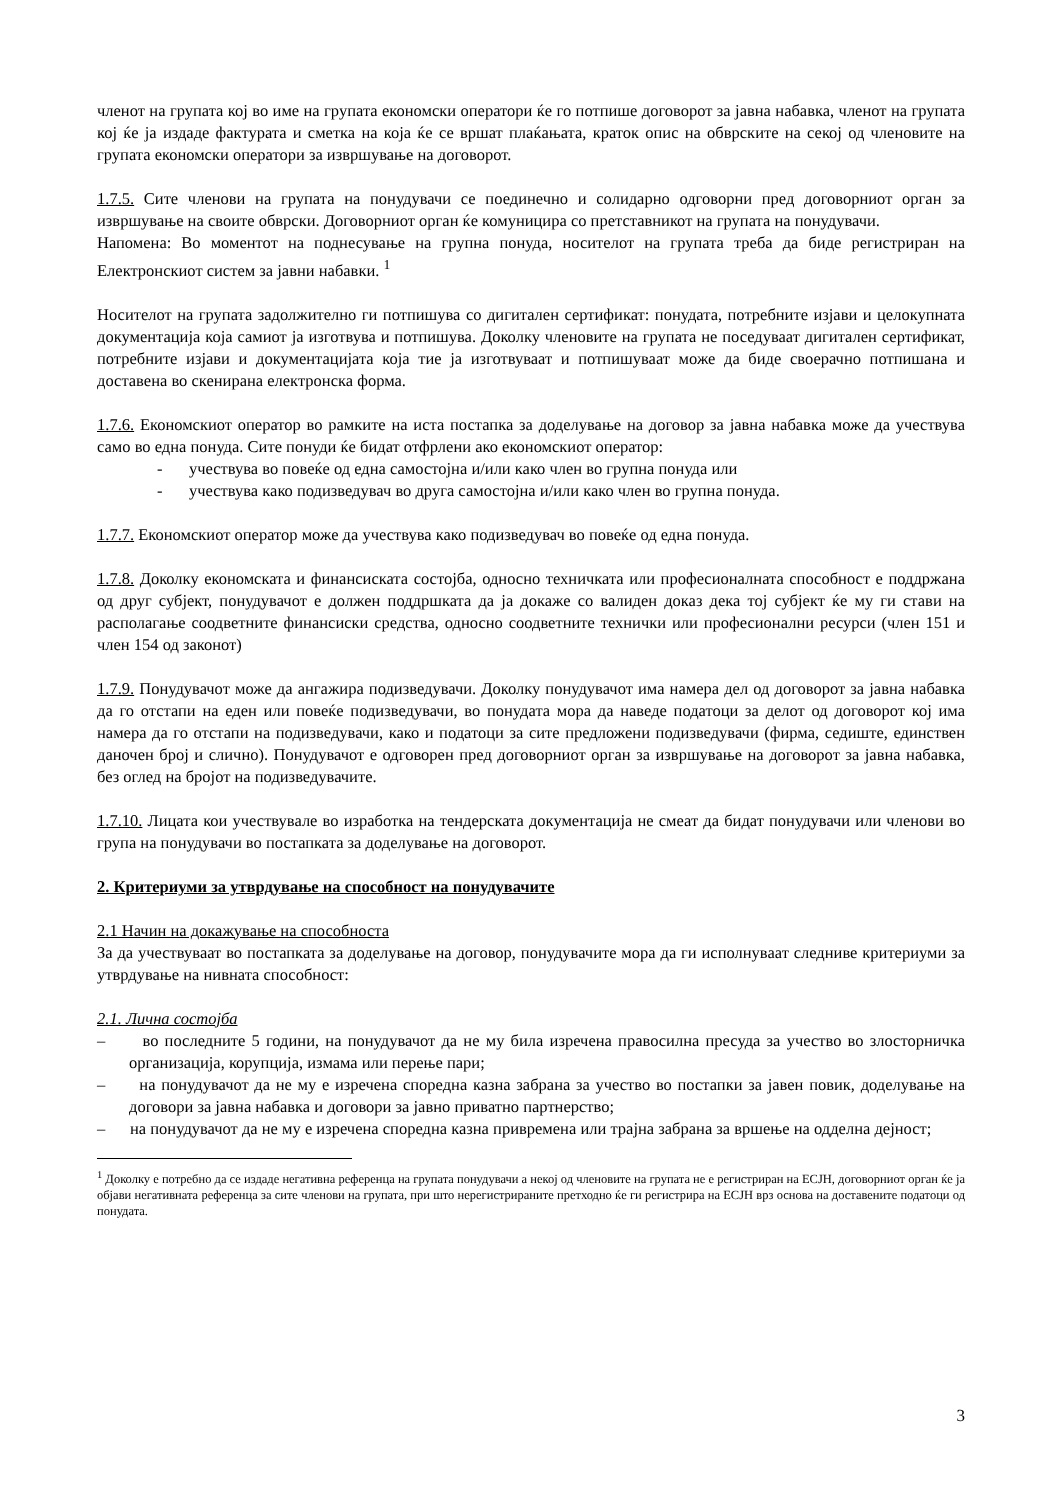членот на групата кој во име на групата економски оператори ќе го потпише договорот за јавна набавка, членот на групата кој ќе ја издаде фактурата и сметка на која ќе се вршат плаќањата, краток опис на обврските на секој од членовите на групата економски оператори за извршување на договорот.
1.7.5. Сите членови на групата на понудувачи се поединечно и солидарно одговорни пред договорниот орган за извршување на своите обврски. Договорниот орган ќе комуницира со претставникот на групата на понудувачи.
Напомена: Во моментот на поднесување на групна понуда, носителот на групата треба да биде регистриран на Електронскиот систем за јавни набавки. <sup>1</sup>
Носителот на групата задолжително ги потпишува со дигитален сертификат: понудата, потребните изјави и целокупната документација која самиот ја изготвува и потпишува. Доколку членовите на групата не поседуваат дигитален сертификат, потребните изјави и документацијата која тие ја изготвуваат и потпишуваат може да биде своерачно потпишана и доставена во скенирана електронска форма.
1.7.6. Економскиот оператор во рамките на иста постапка за доделување на договор за јавна набавка може да учествува само во една понуда. Сите понуди ќе бидат отфрлени ако економскиот оператор:
- учествува во повеќе од една самостојна и/или како член во групна понуда или
- учествува како подизведувач во друга самостојна и/или како член во групна понуда.
1.7.7. Економскиот оператор може да учествува како подизведувач во повеќе од една понуда.
1.7.8. Доколку економската и финансиската состојба, односно техничката или професионалната способност е поддржана од друг субјект, понудувачот е должен поддршката да ја докаже со валиден доказ дека тој субјект ќе му ги стави на располагање соодветните финансиски средства, односно соодветните технички или професионални ресурси (член 151 и член 154 од законот)
1.7.9. Понудувачот може да ангажира подизведувачи. Доколку понудувачот има намера дел од договорот за јавна набавка да го отстапи на еден или повеќе подизведувачи, во понудата мора да наведе податоци за делот од договорот кој има намера да го отстапи на подизведувачи, како и податоци за сите предложени подизведувачи (фирма, седиште, единствен даночен број и слично). Понудувачот е одговорен пред договорниот орган за извршување на договорот за јавна набавка, без оглед на бројот на подизведувачите.
1.7.10. Лицата кои учествувале во изработка на тендерската документација не смеат да бидат понудувачи или членови во група на понудувачи во постапката за доделување на договорот.
2. Критериуми за утврдување на способност на понудувачите
2.1 Начин на докажување на способноста
За да учествуваат во постапката за доделување на договор, понудувачите мора да ги исполнуваат следниве критериуми за утврдување на нивната способност:
2.1. Лична состојба
– во последните 5 години, на понудувачот да не му била изречена правосилна пресуда за учество во злосторничка организација, корупција, измама или перење пари;
– на понудувачот да не му е изречена споредна казна забрана за учество во постапки за јавен повик, доделување на договори за јавна набавка и договори за јавно приватно партнерство;
– на понудувачот да не му е изречена споредна казна привремена или трајна забрана за вршење на одделна дејност;
<sup>1</sup> Доколку е потребно да се издаде негативна референца на групата понудувачи а некој од членовите на групата не е регистриран на ЕСЈН, договорниот орган ќе ја објави негативната референца за сите членови на групата, при што нерегистрираните претходно ќе ги регистрира на ЕСЈН врз основа на доставените податоци од понудата.
3